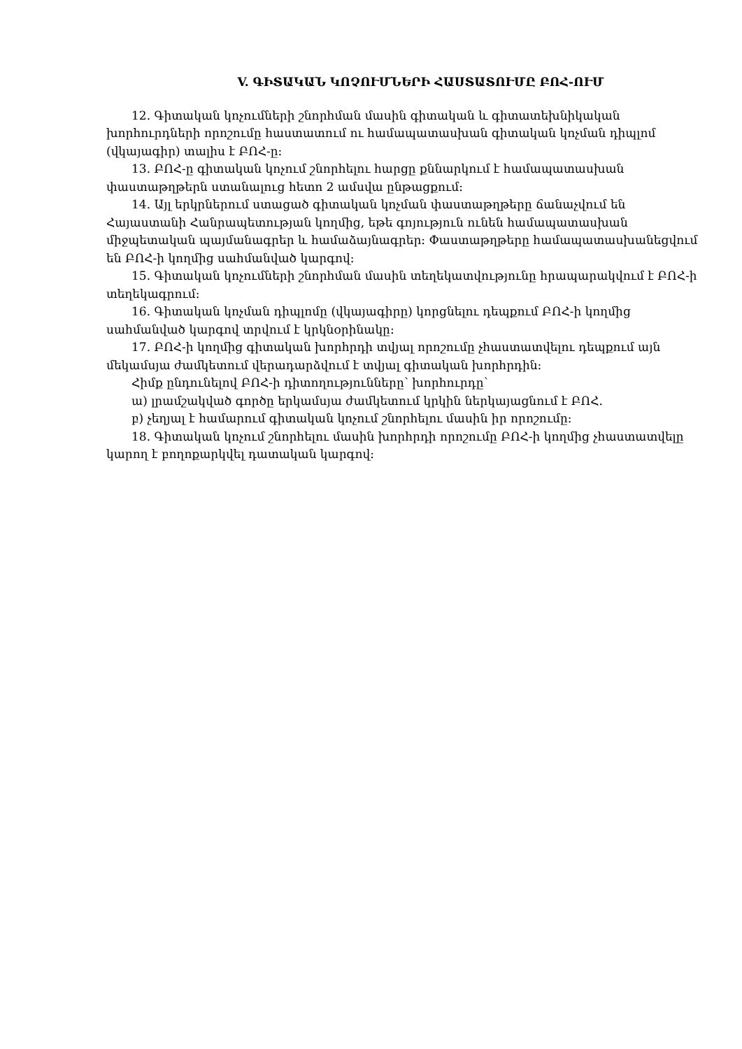V. ԳԻՏԱԿԱՆ ԿՈՉՈՒՄՆԵՐԻ ՀԱՍՏԱՏՈՒՄԸ ԲՈՀ-ՈՒՄ
12. Գիտական կոչումների շնորհման մասին գիտական և գիտատեխնիկական խորհուրդների որոշումը հաստատում ու համապատասխան գիտական կոչման դիպլոմ (վկայագիր) տալիս է ԲՈՀ-ը:
13. ԲՈՀ-ը գիտական կոչում շնորհելու հարցը քննարկում է համապատասխան փաստաթղթերն ստանալուց հետո 2 ամսվա ընթացքում:
14. Այլ երկրներում ստացած գիտական կոչման փաստաթղթերը ճանաչվում են Հայաստանի Հանրապետության կողմից, եթե գոյություն ունեն համապատասխան միջպետական պայմանագրեր և համաձայնագրեր: Փաստաթղթերը համապատասխանեցվում են ԲՈՀ-ի կողմից սահմանված կարգով:
15. Գիտական կոչումների շնորհման մասին տեղեկատվությունը հրապարակվում է ԲՈՀ-ի տեղեկագրում:
16. Գիտական կոչման դիպլոմը (վկայագիրը) կորցնելու դեպքում ԲՈՀ-ի կողմից սահմանված կարգով տրվում է կրկնօրինակը:
17. ԲՈՀ-ի կողմից գիտական խորհրդի տվյալ որոշումը չհաստատվելու դեպքում այն մեկամսյա ժամկետում վերադարձվում է տվյալ գիտական խորհրդին:
Հիմք ընդունելով ԲՈՀ-ի դիտողությունները՝ խորհուրդը՝
ա) լրամշակված գործը երկամսյա ժամկետում կրկին ներկայացնում է ԲՈՀ.
բ) չեղյալ է համարում գիտական կոչում շնորհելու մասին իր որոշումը:
18. Գիտական կոչում շնորհելու մասին խորհրդի որոշումը ԲՈՀ-ի կողմից չհաստատվելը կարող է բողոքարկվել դատական կարգով: